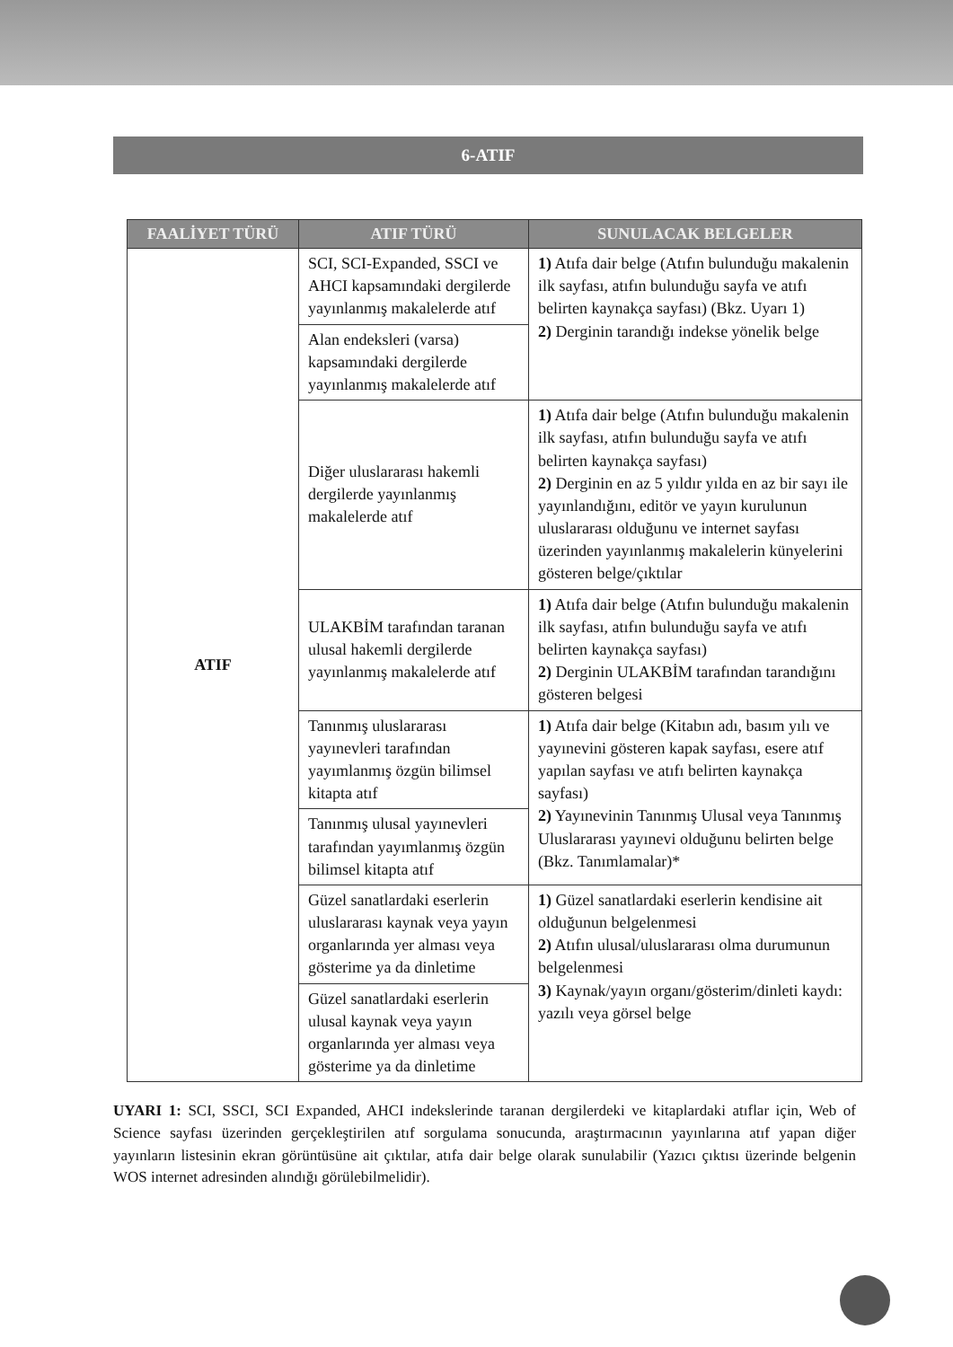6-ATIF
| FAALİYET TÜRÜ | ATIF TÜRÜ | SUNULACAK BELGELER |
| --- | --- | --- |
| ATIF | SCI, SCI-Expanded, SSCI ve AHCI kapsamındaki dergilerde yayınlanmış makalelerde atıf | 1) Atıfa dair belge (Atıfın bulunduğu makalenin ilk sayfası, atıfın bulunduğu sayfa ve atıfı belirten kaynakça sayfası) (Bkz. Uyarı 1) 2) Derginin tarandığı indekse yönelik belge |
| | Alan endeksleri (varsa) kapsamındaki dergilerde yayınlanmış makalelerde atıf | |
| | Diğer uluslararası hakemli dergilerde yayınlanmış makalelerde atıf | 1) Atıfa dair belge (Atıfın bulunduğu makalenin ilk sayfası, atıfın bulunduğu sayfa ve atıfı belirten kaynakça sayfası) 2) Derginin en az 5 yıldır yılda en az bir sayı ile yayınlandığını, editör ve yayın kurulunun uluslararası olduğunu ve internet sayfası üzerinden yayınlanmış makalelerin künyelerini gösteren belge/çıktılar |
| | ULAKBİM tarafından taranan ulusal hakemli dergilerde yayınlanmış makalelerde atıf | 1) Atıfa dair belge (Atıfın bulunduğu makalenin ilk sayfası, atıfın bulunduğu sayfa ve atıfı belirten kaynakça sayfası) 2) Derginin ULAKBİM tarafından tarandığını gösteren belgesi |
| | Tanınmış uluslararası yayınevleri tarafından yayımlanmış özgün bilimsel kitapta atıf | 1) Atıfa dair belge (Kitabın adı, basım yılı ve yayınevini gösteren kapak sayfası, esere atıf yapılan sayfası ve atıfı belirten kaynakça sayfası) 2) Yayınevinin Tanınmış Ulusal veya Tanınmış Uluslararası yayınevi olduğunu belirten belge (Bkz. Tanımlamalar)* |
| | Tanınmış ulusal yayınevleri tarafından yayımlanmış özgün bilimsel kitapta atıf | |
| | Güzel sanatlardaki eserlerin uluslararası kaynak veya yayın organlarında yer alması veya gösterime ya da dinletime | 1) Güzel sanatlardaki eserlerin kendisine ait olduğunun belgelenmesi 2) Atıfın ulusal/uluslararası olma durumunun belgelenmesi 3) Kaynak/yayın organı/gösterim/dinleti kaydı: yazılı veya görsel belge |
| | Güzel sanatlardaki eserlerin ulusal kaynak veya yayın organlarında yer alması veya gösterime ya da dinletime | |
UYARI 1: SCI, SSCI, SCI Expanded, AHCI indekslerinde taranan dergilerdeki ve kitaplardaki atıflar için, Web of Science sayfası üzerinden gerçekleştirilen atıf sorgulama sonucunda, araştırmacının yayınlarına atıf yapan diğer yayınların listesinin ekran görüntüsüne ait çıktılar, atıfa dair belge olarak sunulabilir (Yazıcı çıktısı üzerinde belgenin WOS internet adresinden alındığı görülebilmelidir).